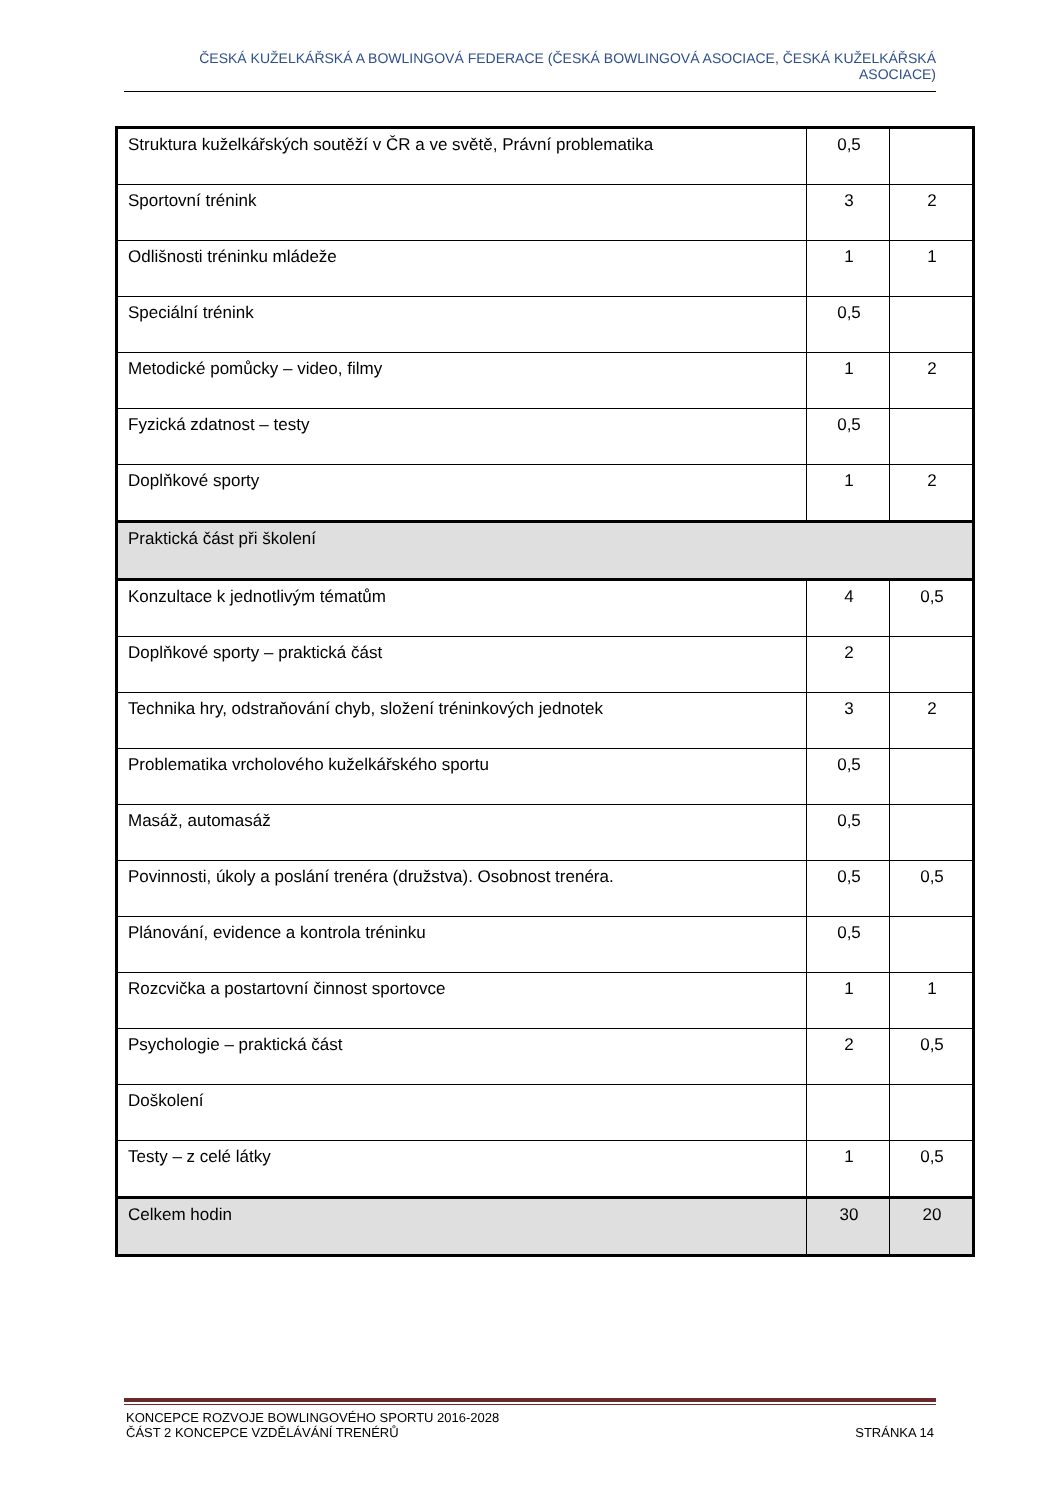ČESKÁ KUŽELKÁŘSKÁ A BOWLINGOVÁ FEDERACE (ČESKÁ BOWLINGOVÁ ASOCIACE, ČESKÁ KUŽELKÁŘSKÁ ASOCIACE)
| Struktura kuželkářských soutěží v ČR a ve světě, Právní problematika | 0,5 | |
| Sportovní trénink | 3 | 2 |
| Odlišnosti tréninku mládeže | 1 | 1 |
| Speciální trénink | 0,5 | |
| Metodické pomůcky – video, filmy | 1 | 2 |
| Fyzická zdatnost – testy | 0,5 | |
| Doplňkové sporty | 1 | 2 |
| Praktická část při školení | | |
| Konzultace k jednotlivým tématům | 4 | 0,5 |
| Doplňkové sporty – praktická část | 2 | |
| Technika hry, odstraňování chyb, složení tréninkových jednotek | 3 | 2 |
| Problematika vrcholového kuželkářského sportu | 0,5 | |
| Masáž, automasáž | 0,5 | |
| Povinnosti, úkoly a poslání trenéra (družstva). Osobnost trenéra. | 0,5 | 0,5 |
| Plánování, evidence a kontrola tréninku | 0,5 | |
| Rozcvička a postartovní činnost sportovce | 1 | 1 |
| Psychologie – praktická část | 2 | 0,5 |
| Doškolení | | |
| Testy – z celé látky | 1 | 0,5 |
| Celkem hodin | 30 | 20 |
KONCEPCE ROZVOJE BOWLINGOVÉHO SPORTU 2016-2028
ČÁST 2 KONCEPCE VZDĚLÁVÁNÍ TRENÉRŮ
STRÁNKA 14